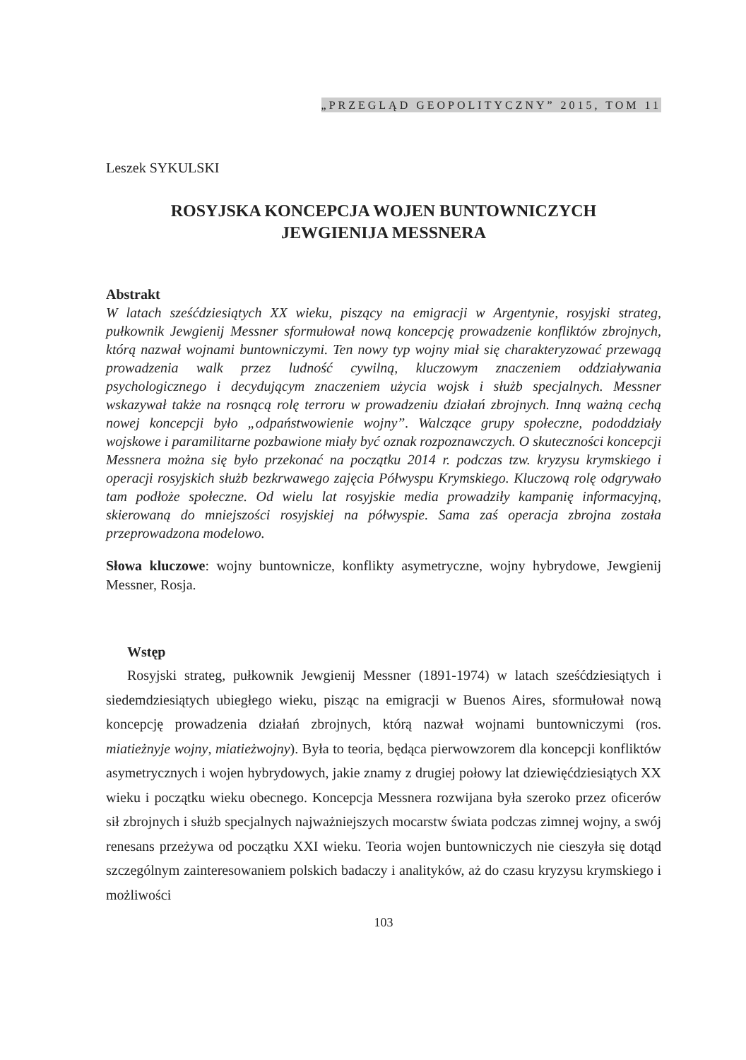„PRZEGLĄD GEOPOLITYCZNY” 2015, TOM 11
Leszek SYKULSKI
ROSYJSKA KONCEPCJA WOJEN BUNTOWNICZYCH
JEWGIENIJA MESSNERA
Abstrakt
W latach sześćdziesiątych XX wieku, piszący na emigracji w Argentynie, rosyjski strateg, pułkownik Jewgienij Messner sformułował nową koncepcję prowadzenie konfliktów zbrojnych, którą nazwał wojnami buntowniczymi. Ten nowy typ wojny miał się charakteryzować przewagą prowadzenia walk przez ludność cywilną, kluczowym znaczeniem oddziaływania psychologicznego i decydującym znaczeniem użycia wojsk i służb specjalnych. Messner wskazywał także na rosnącą rolę terroru w prowadzeniu działań zbrojnych. Inną ważną cechą nowej koncepcji było „odpaństwowienie wojny”. Walczące grupy społeczne, pododdziały wojskowe i paramilitarne pozbawione miały być oznak rozpoznawczych. O skuteczności koncepcji Messnera można się było przekonać na początku 2014 r. podczas tzw. kryzysu krymskiego i operacji rosyjskich służb bezkrwawego zajęcia Półwyspu Krymskiego. Kluczową rolę odgrywało tam podłoże społeczne. Od wielu lat rosyjskie media prowadziły kampanię informacyjną, skierowaną do mniejszości rosyjskiej na półwyspie. Sama zaś operacja zbrojna została przeprowadzona modelowo.
Słowa kluczowe: wojny buntownicze, konflikty asymetryczne, wojny hybrydowe, Jewgienij Messner, Rosja.
Wstęp
Rosyjski strateg, pułkownik Jewgienij Messner (1891-1974) w latach sześćdziesiątych i siedemdziesiątych ubiegłego wieku, pisząc na emigracji w Buenos Aires, sformułował nową koncepcję prowadzenia działań zbrojnych, którą nazwał wojnami buntowniczymi (ros. miatieżnyje wojny, miatieżwojny). Była to teoria, będąca pierwowzorem dla koncepcji konfliktów asymetrycznych i wojen hybrydowych, jakie znamy z drugiej połowy lat dziewięćdziesiątych XX wieku i początku wieku obecnego. Koncepcja Messnera rozwijana była szeroko przez oficerów sił zbrojnych i służb specjalnych najważniejszych mocarstw świata podczas zimnej wojny, a swój renesans przeżywa od początku XXI wieku. Teoria wojen buntowniczych nie cieszyła się dotąd szczególnym zainteresowaniem polskich badaczy i analityków, aż do czasu kryzysu krymskiego i możliwości
103